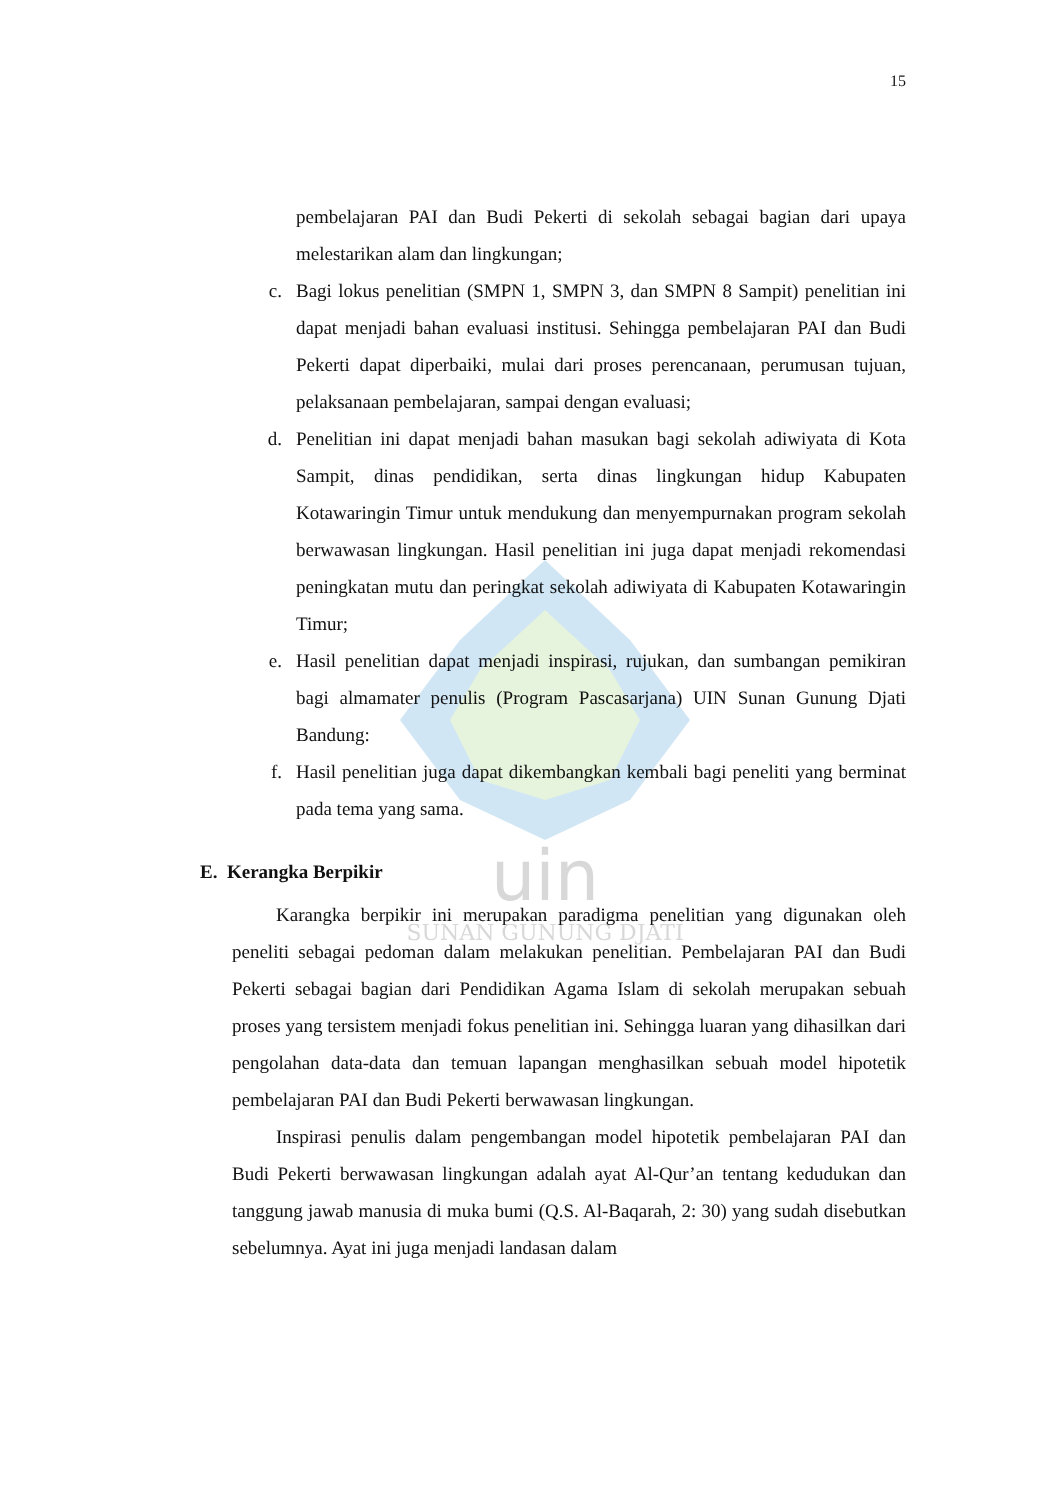uin
SUNAN GUNUNG DJATI
15
pembelajaran PAI dan Budi Pekerti di sekolah sebagai bagian dari upaya melestarikan alam dan lingkungan;
c. Bagi lokus penelitian (SMPN 1, SMPN 3, dan SMPN 8 Sampit) penelitian ini dapat menjadi bahan evaluasi institusi. Sehingga pembelajaran PAI dan Budi Pekerti dapat diperbaiki, mulai dari proses perencanaan, perumusan tujuan, pelaksanaan pembelajaran, sampai dengan evaluasi;
d. Penelitian ini dapat menjadi bahan masukan bagi sekolah adiwiyata di Kota Sampit, dinas pendidikan, serta dinas lingkungan hidup Kabupaten Kotawaringin Timur untuk mendukung dan menyempurnakan program sekolah berwawasan lingkungan. Hasil penelitian ini juga dapat menjadi rekomendasi peningkatan mutu dan peringkat sekolah adiwiyata di Kabupaten Kotawaringin Timur;
e. Hasil penelitian dapat menjadi inspirasi, rujukan, dan sumbangan pemikiran bagi almamater penulis (Program Pascasarjana) UIN Sunan Gunung Djati Bandung:
f. Hasil penelitian juga dapat dikembangkan kembali bagi peneliti yang berminat pada tema yang sama.
E. Kerangka Berpikir
Karangka berpikir ini merupakan paradigma penelitian yang digunakan oleh peneliti sebagai pedoman dalam melakukan penelitian. Pembelajaran PAI dan Budi Pekerti sebagai bagian dari Pendidikan Agama Islam di sekolah merupakan sebuah proses yang tersistem menjadi fokus penelitian ini. Sehingga luaran yang dihasilkan dari pengolahan data-data dan temuan lapangan menghasilkan sebuah model hipotetik pembelajaran PAI dan Budi Pekerti berwawasan lingkungan.
Inspirasi penulis dalam pengembangan model hipotetik pembelajaran PAI dan Budi Pekerti berwawasan lingkungan adalah ayat Al-Qur’an tentang kedudukan dan tanggung jawab manusia di muka bumi (Q.S. Al-Baqarah, 2: 30) yang sudah disebutkan sebelumnya. Ayat ini juga menjadi landasan dalam